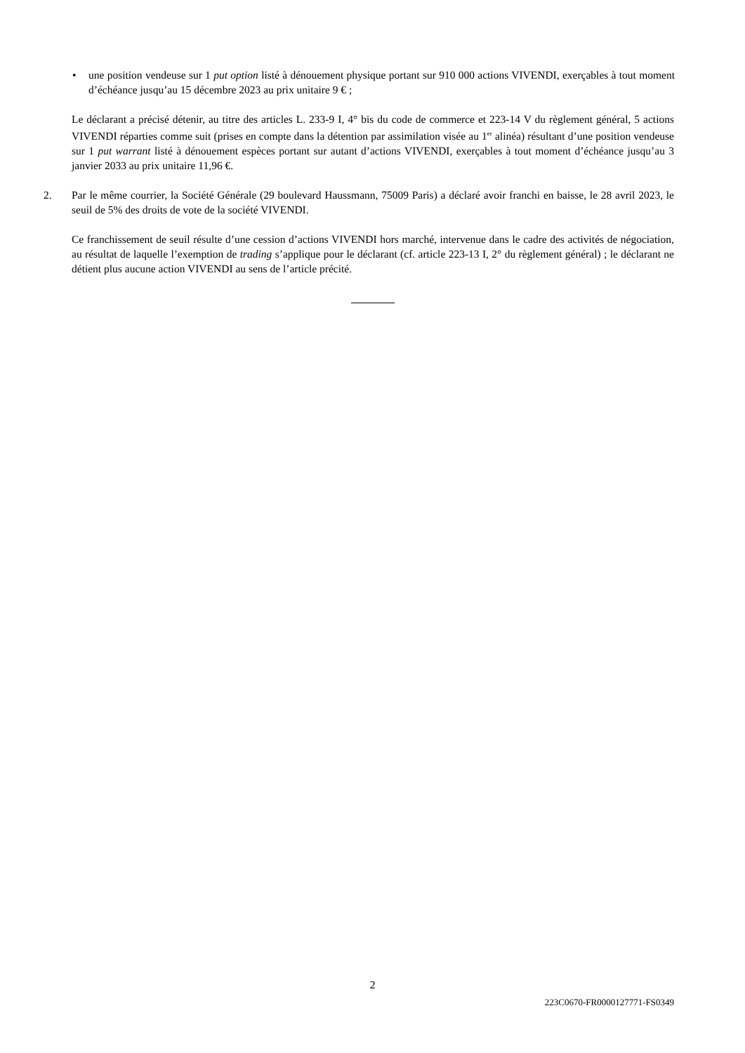• une position vendeuse sur 1 put option listé à dénouement physique portant sur 910 000 actions VIVENDI, exerçables à tout moment d’échéance jusqu’au 15 décembre 2023 au prix unitaire 9 € ;
Le déclarant a précisé détenir, au titre des articles L. 233-9 I, 4° bis du code de commerce et 223-14 V du règlement général, 5 actions VIVENDI réparties comme suit (prises en compte dans la détention par assimilation visée au 1<sup>er</sup> alinéa) résultant d’une position vendeuse sur 1 put warrant listé à dénouement espèces portant sur autant d’actions VIVENDI, exerçables à tout moment d’échéance jusqu’au 3 janvier 2033 au prix unitaire 11,96 €.
2. Par le même courrier, la Société Générale (29 boulevard Haussmann, 75009 Paris) a déclaré avoir franchi en baisse, le 28 avril 2023, le seuil de 5% des droits de vote de la société VIVENDI.
Ce franchissement de seuil résulte d’une cession d’actions VIVENDI hors marché, intervenue dans le cadre des activités de négociation, au résultat de laquelle l’exemption de trading s’applique pour le déclarant (cf. article 223-13 I, 2° du règlement général) ; le déclarant ne détient plus aucune action VIVENDI au sens de l’article précité.
2
223C0670-FR0000127771-FS0349